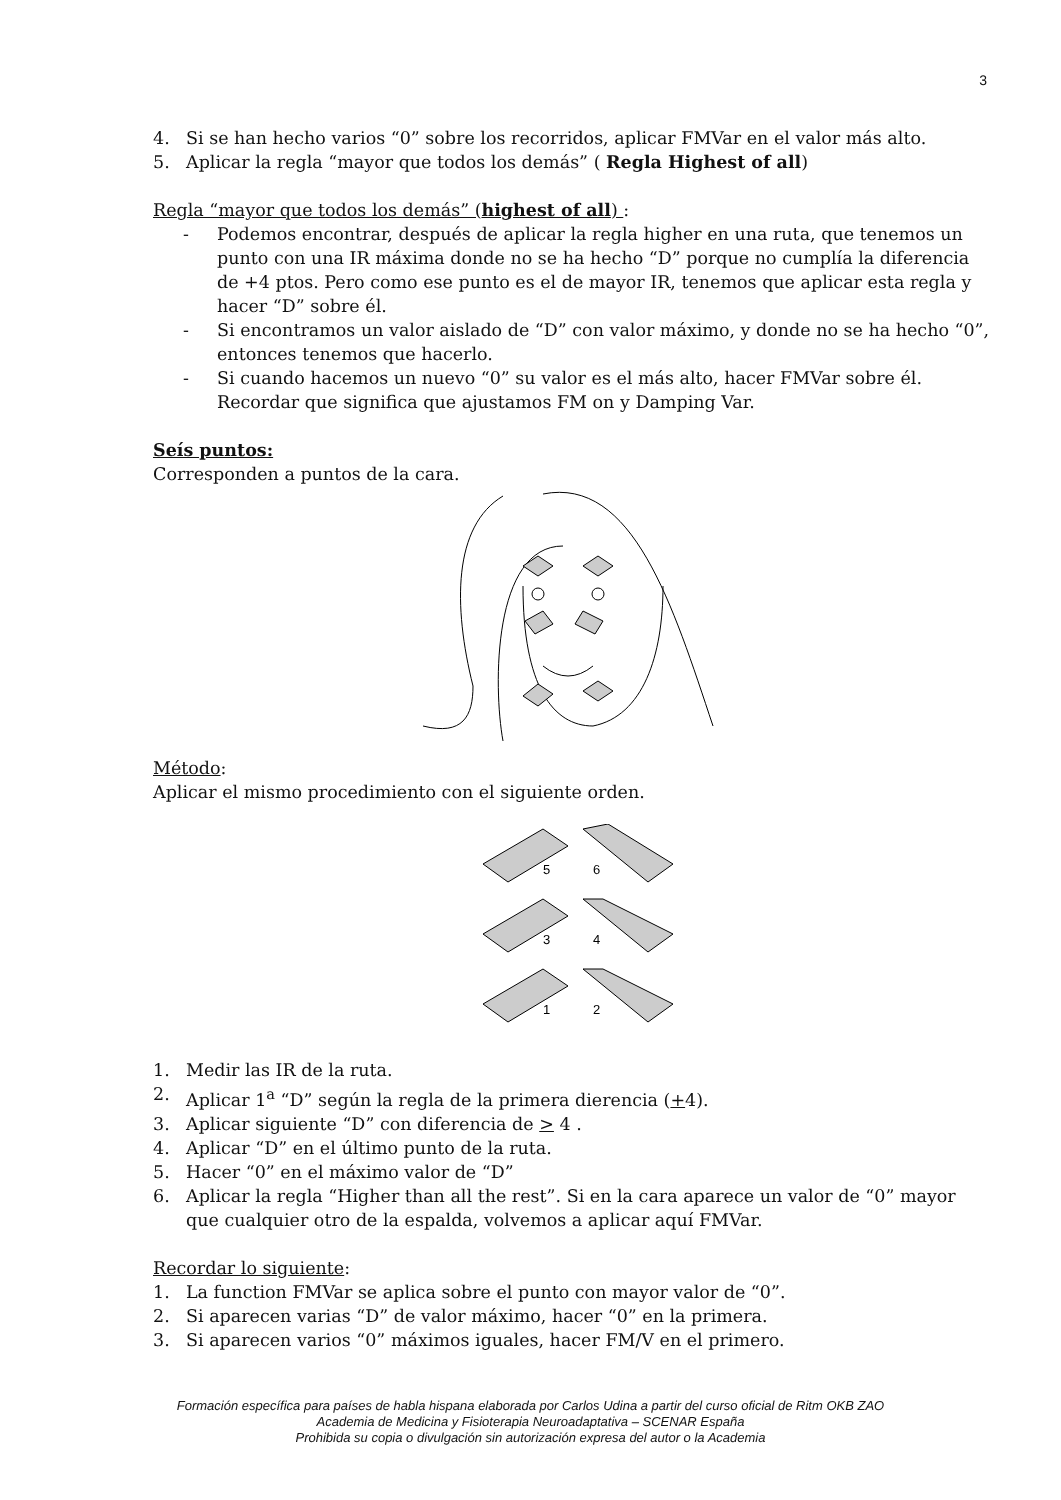3
4. Si se han hecho varios “0” sobre los recorridos, aplicar FMVar en el valor más alto.
5. Aplicar la regla “mayor que todos los demás” ( Regla Highest of all)
Regla “mayor que todos los demás” (highest of all) :
- Podemos encontrar, después de aplicar la regla higher en una ruta, que tenemos un punto con una IR máxima donde no se ha hecho “D” porque no cumplía la diferencia de +4 ptos. Pero como ese punto es el de mayor IR, tenemos que aplicar esta regla y hacer “D” sobre él.
- Si encontramos un valor aislado de “D” con valor máximo, y donde no se ha hecho “0”, entonces tenemos que hacerlo.
- Si cuando hacemos un nuevo “0” su valor es el más alto, hacer FMVar sobre él. Recordar que significa que ajustamos FM on y Damping Var.
Seís puntos:
Corresponden a puntos de la cara.
Método:
Aplicar el mismo procedimiento con el siguiente orden.
5
6
3
4
1
2
1. Medir las IR de la ruta.
2. Aplicar 1<sup>a</sup> “D” según la regla de la primera dierencia (+4).
3. Aplicar siguiente “D” con diferencia de > 4 .
4. Aplicar “D” en el último punto de la ruta.
5. Hacer “0” en el máximo valor de “D”
6. Aplicar la regla “Higher than all the rest”. Si en la cara aparece un valor de “0” mayor que cualquier otro de la espalda, volvemos a aplicar aquí FMVar.
Recordar lo siguiente:
1. La function FMVar se aplica sobre el punto con mayor valor de “0”.
2. Si aparecen varias “D” de valor máximo, hacer “0” en la primera.
3. Si aparecen varios “0” máximos iguales, hacer FM/V en el primero.
Formación específica para países de habla hispana elaborada por Carlos Udina a partir del curso oficial de Ritm OKB ZAO
Academia de Medicina y Fisioterapia Neuroadaptativa – SCENAR España
Prohibida su copia o divulgación sin autorización expresa del autor o la Academia